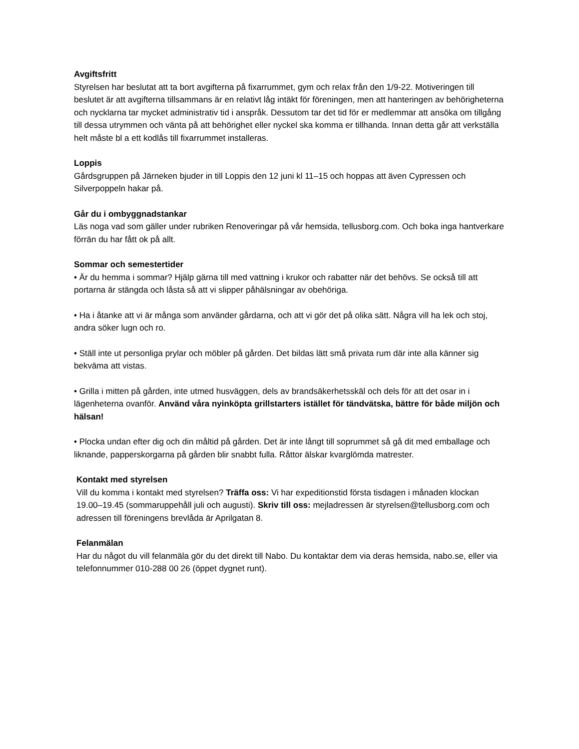Avgiftsfritt
Styrelsen har beslutat att ta bort avgifterna på fixarrummet, gym och relax från den 1/9-22. Motiveringen till beslutet är att avgifterna tillsammans är en relativt låg intäkt för föreningen, men att hanteringen av behörigheterna och nycklarna tar mycket administrativ tid i anspråk. Dessutom tar det tid för er medlemmar att ansöka om tillgång till dessa utrymmen och vänta på att behörighet eller nyckel ska komma er tillhanda. Innan detta går att verkställa helt måste bl a ett kodlås till fixarrummet installeras.
Loppis
Gårdsgruppen på Järneken bjuder in till Loppis den 12 juni kl 11–15 och hoppas att även Cypressen och Silverpoppeln hakar på.
Går du i ombyggnadstankar
Läs noga vad som gäller under rubriken Renoveringar på vår hemsida, tellusborg.com. Och boka inga hantverkare förrän du har fått ok på allt.
Sommar och semestertider
• Är du hemma i sommar? Hjälp gärna till med vattning i krukor och rabatter när det behövs. Se också till att portarna är stängda och låsta så att vi slipper påhälsningar av obehöriga.
• Ha i åtanke att vi är många som använder gårdarna, och att vi gör det på olika sätt. Några vill ha lek och stoj, andra söker lugn och ro.
• Ställ inte ut personliga prylar och möbler på gården. Det bildas lätt små privata rum där inte alla känner sig bekväma att vistas.
• Grilla i mitten på gården, inte utmed husväggen, dels av brandsäkerhetsskäl och dels för att det osar in i lägenheterna ovanför. Använd våra nyinköpta grillstarters istället för tändvätska, bättre för både miljön och hälsan!
• Plocka undan efter dig och din måltid på gården. Det är inte långt till soprummet så gå dit med emballage och liknande, papperskorgarna på gården blir snabbt fulla. Råttor älskar kvarglömda matrester.
Kontakt med styrelsen
Vill du komma i kontakt med styrelsen? Träffa oss: Vi har expeditionstid första tisdagen i månaden klockan 19.00–19.45 (sommaruppehåll juli och augusti). Skriv till oss: mejladressen är styrelsen@tellusborg.com och adressen till föreningens brevlåda är Aprilgatan 8.
Felanmälan
Har du något du vill felanmäla gör du det direkt till Nabo. Du kontaktar dem via deras hemsida, nabo.se, eller via telefonnummer 010-288 00 26 (öppet dygnet runt).